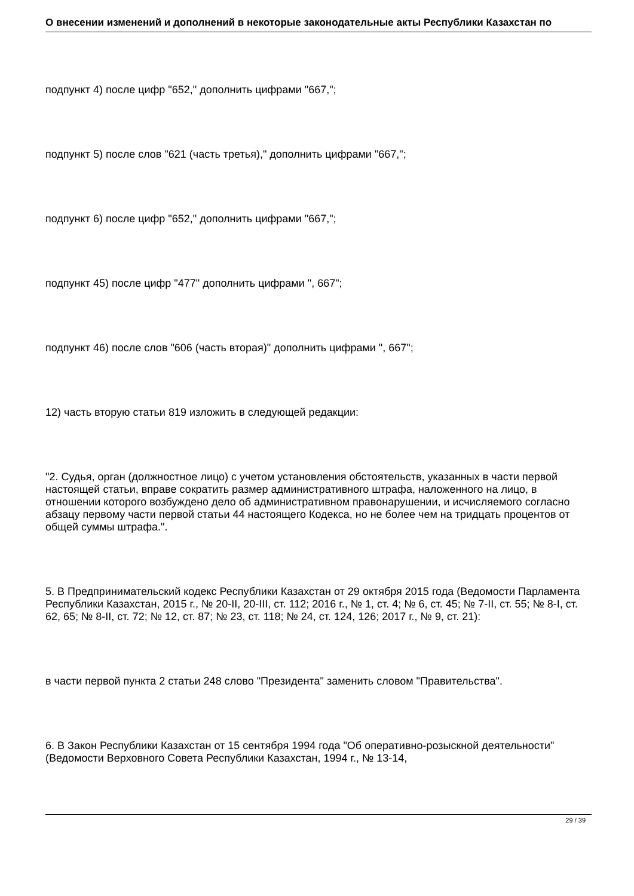О внесении изменений и дополнений в некоторые законодательные акты Республики Казахстан по
подпункт 4) после цифр "652," дополнить цифрами "667,";
подпункт 5) после слов "621 (часть третья)," дополнить цифрами "667,";
подпункт 6) после цифр "652," дополнить цифрами "667,";
подпункт 45) после цифр "477" дополнить цифрами ", 667";
подпункт 46) после слов "606 (часть вторая)" дополнить цифрами ", 667";
12) часть вторую статьи 819 изложить в следующей редакции:
"2. Судья, орган (должностное лицо) с учетом установления обстоятельств, указанных в части первой настоящей статьи, вправе сократить размер административного штрафа, наложенного на лицо, в отношении которого возбуждено дело об административном правонарушении, и исчисляемого согласно абзацу первому части первой статьи 44 настоящего Кодекса, но не более чем на тридцать процентов от общей суммы штрафа.".
5. В Предпринимательский кодекс Республики Казахстан от 29 октября 2015 года (Ведомости Парламента Республики Казахстан, 2015 г., № 20-II, 20-III, ст. 112; 2016 г., № 1, ст. 4; № 6, ст. 45; № 7-II, ст. 55; № 8-I, ст. 62, 65; № 8-II, ст. 72; № 12, ст. 87; № 23, ст. 118; № 24, ст. 124, 126; 2017 г., № 9, ст. 21):
в части первой пункта 2 статьи 248 слово "Президента" заменить словом "Правительства".
6. В Закон Республики Казахстан от 15 сентября 1994 года "Об оперативно-розыскной деятельности" (Ведомости Верховного Совета Республики Казахстан, 1994 г., № 13-14,
29 / 39